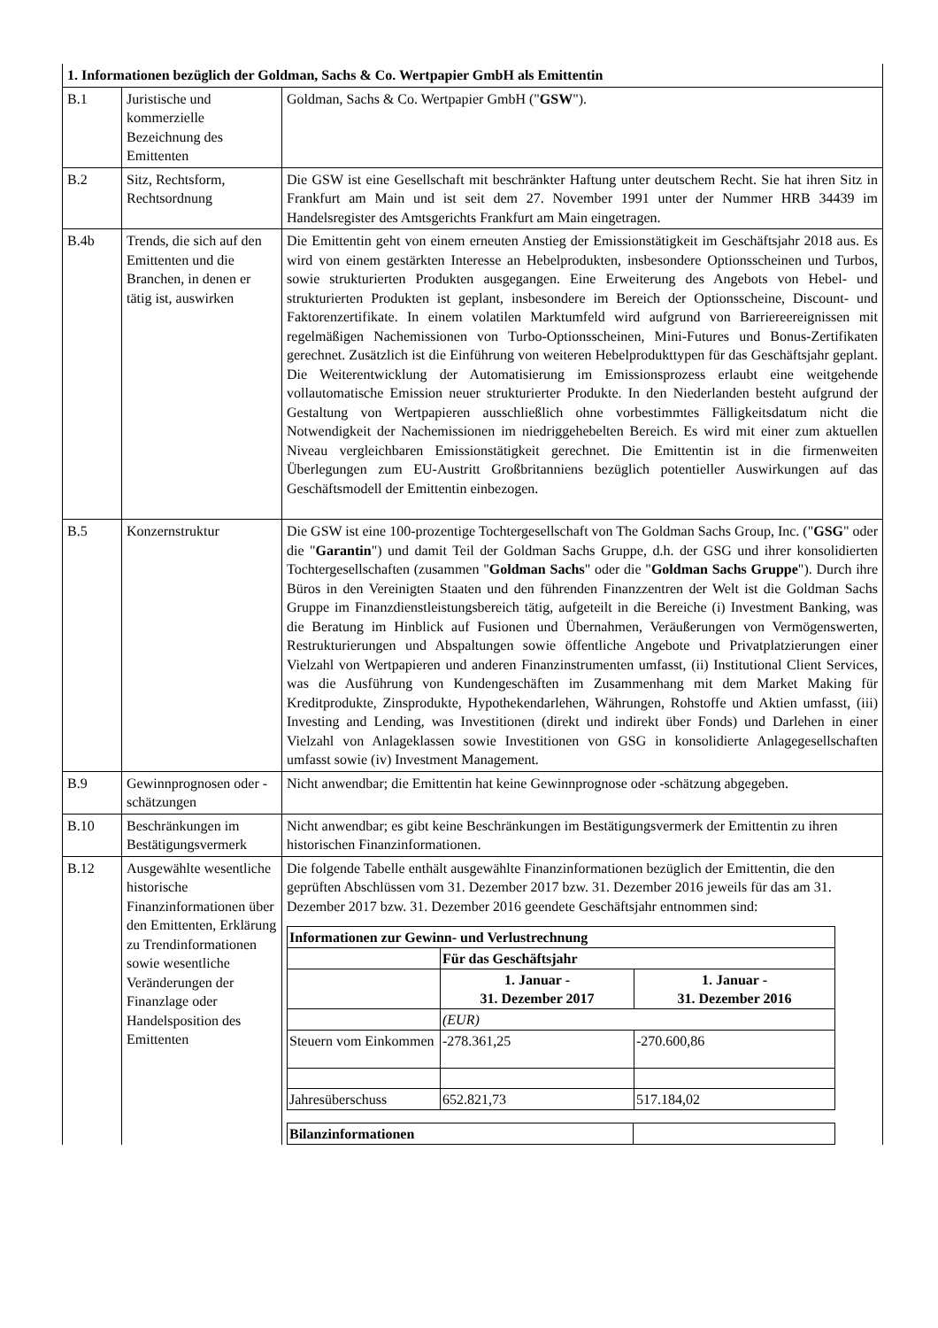| 1. Informationen bezüglich der Goldman, Sachs & Co. Wertpapier GmbH als Emittentin | | |
| B.1 | Juristische und kommerzielle Bezeichnung des Emittenten | Goldman, Sachs & Co. Wertpapier GmbH (" GSW "). |
| B.2 | Sitz, Rechtsform, Rechtsordnung | Die GSW ist eine Gesellschaft mit beschränkter Haftung unter deutschem Recht. Sie hat ihren Sitz in Frankfurt am Main und ist seit dem 27. November 1991 unter der Nummer HRB 34439 im Handelsregister des Amtsgerichts Frankfurt am Main eingetragen. |
| B.4b | Trends, die sich auf den Emittenten und die Branchen, in denen er tätig ist, auswirken | Die Emittentin geht von einem erneuten Anstieg der Emissionstätigkeit im Geschäftsjahr 2018 aus. Es wird von einem gestärkten Interesse an Hebelprodukten, insbesondere Optionsscheinen und Turbos, sowie strukturierten Produkten ausgegangen. Eine Erweiterung des Angebots von Hebel- und strukturierten Produkten ist geplant, insbesondere im Bereich der Optionsscheine, Discount- und Faktorenzertifikate. In einem volatilen Marktumfeld wird aufgrund von Barriereereignissen mit regelmäßigen Nachemissionen von Turbo-Optionsscheinen, Mini-Futures und Bonus-Zertifikaten gerechnet. Zusätzlich ist die Einführung von weiteren Hebelprodukttypen für das Geschäftsjahr geplant. Die Weiterentwicklung der Automatisierung im Emissionsprozess erlaubt eine weitgehende vollautomatische Emission neuer strukturierter Produkte. In den Niederlanden besteht aufgrund der Gestaltung von Wertpapieren ausschließlich ohne vorbestimmtes Fälligkeitsdatum nicht die Notwendigkeit der Nachemissionen im niedriggehebelten Bereich. Es wird mit einer zum aktuellen Niveau vergleichbaren Emissionstätigkeit gerechnet. Die Emittentin ist in die firmenweiten Überlegungen zum EU-Austritt Großbritanniens bezüglich potentieller Auswirkungen auf das Geschäftsmodell der Emittentin einbezogen. |
| B.5 | Konzernstruktur | Die GSW ist eine 100-prozentige Tochtergesellschaft von The Goldman Sachs Group, Inc. (" GSG " oder die " Garantin ") und damit Teil der Goldman Sachs Gruppe, d.h. der GSG und ihrer konsolidierten Tochtergesellschaften (zusammen " Goldman Sachs " oder die " Goldman Sachs Gruppe "). Durch ihre Büros in den Vereinigten Staaten und den führenden Finanzzentren der Welt ist die Goldman Sachs Gruppe im Finanzdienstleistungsbereich tätig, aufgeteilt in die Bereiche (i) Investment Banking, was die Beratung im Hinblick auf Fusionen und Übernahmen, Veräußerungen von Vermögenswerten, Restrukturierungen und Abspaltungen sowie öffentliche Angebote und Privatplatzierungen einer Vielzahl von Wertpapieren und anderen Finanzinstrumenten umfasst, (ii) Institutional Client Services, was die Ausführung von Kundengeschäften im Zusammenhang mit dem Market Making für Kreditprodukte, Zinsprodukte, Hypothekendarlehen, Währungen, Rohstoffe und Aktien umfasst, (iii) Investing and Lending, was Investitionen (direkt und indirekt über Fonds) und Darlehen in einer Vielzahl von Anlageklassen sowie Investitionen von GSG in konsolidierte Anlagegesellschaften umfasst sowie (iv) Investment Management. |
| B.9 | Gewinnprognosen oder -schätzungen | Nicht anwendbar; die Emittentin hat keine Gewinnprognose oder -schätzung abgegeben. |
| B.10 | Beschränkungen im Bestätigungsvermerk | Nicht anwendbar; es gibt keine Beschränkungen im Bestätigungsvermerk der Emittentin zu ihren historischen Finanzinformationen. |
| B.12 | Ausgewählte wesentliche historische Finanzinformationen über den Emittenten, Erklärung zu Trendinformationen sowie wesentliche Veränderungen der Finanzlage oder Handelsposition des Emittenten | Die folgende Tabelle enthält ausgewählte Finanzinformationen bezüglich der Emittentin, die den geprüften Abschlüssen vom 31. Dezember 2017 bzw. 31. Dezember 2016 jeweils für das am 31. Dezember 2017 bzw. 31. Dezember 2016 geendete Geschäftsjahr entnommen sind: / Informationen zur Gewinn- und Verlustrechnung / / / / / Für das Geschäftsjahr / / / / 1. Januar - 31. Dezember 2017 / 1. Januar - 31. Dezember 2016 / / / (EUR) / / / Steuern vom Einkommen / -278.361,25 / -270.600,86 / / Jahresüberschuss / 652.821,73 / 517.184,02 / / Bilanzinformationen / / / |